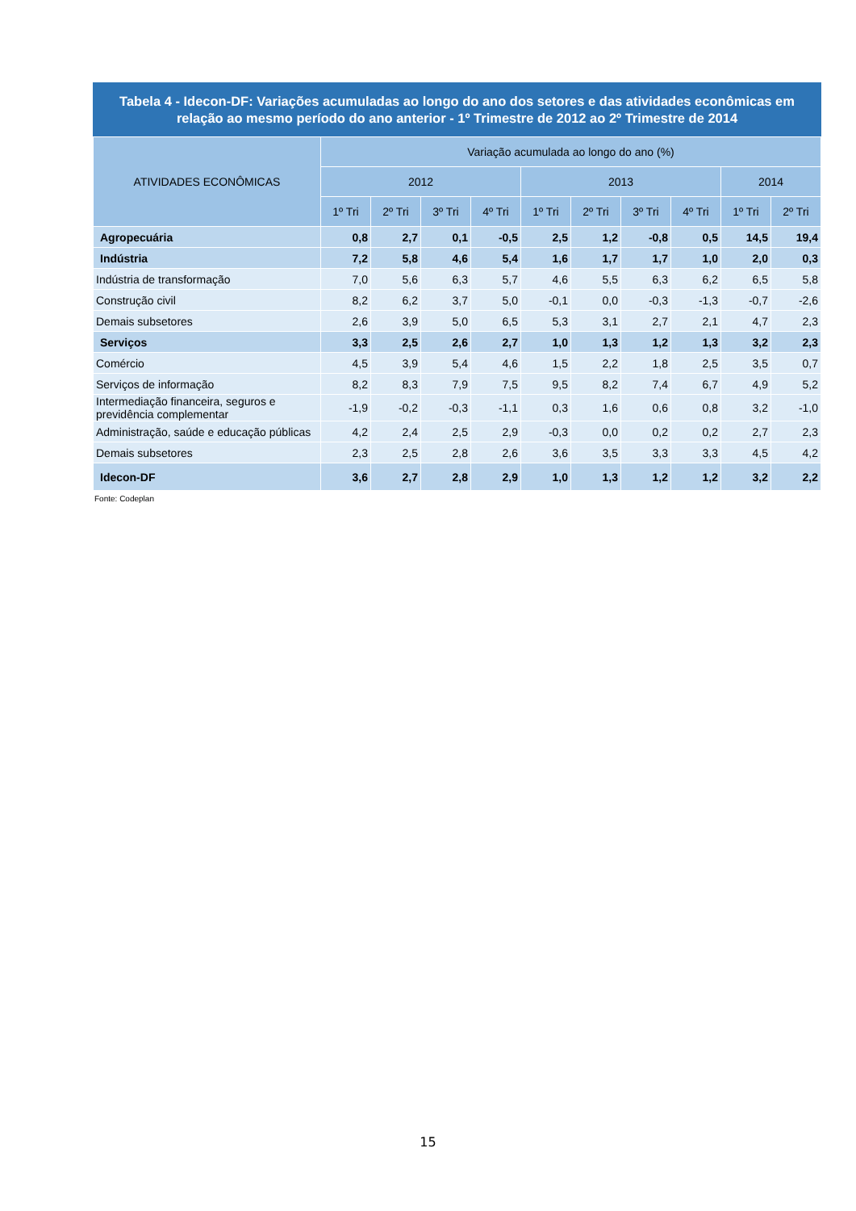Tabela 4 - Idecon-DF: Variações acumuladas ao longo do ano dos setores e das atividades econômicas em relação ao mesmo período do ano anterior - 1º Trimestre de 2012 ao 2º Trimestre de 2014
| ATIVIDADES ECONÔMICAS | Variação acumulada ao longo do ano (%) | | | | | | | | | |
| --- | --- | --- | --- | --- | --- | --- | --- | --- | --- | --- |
| | 2012 | | | | 2013 | | | | 2014 | |
| | 1º Tri | 2º Tri | 3º Tri | 4º Tri | 1º Tri | 2º Tri | 3º Tri | 4º Tri | 1º Tri | 2º Tri |
| Agropecuária | 0,8 | 2,7 | 0,1 | -0,5 | 2,5 | 1,2 | -0,8 | 0,5 | 14,5 | 19,4 |
| Indústria | 7,2 | 5,8 | 4,6 | 5,4 | 1,6 | 1,7 | 1,7 | 1,0 | 2,0 | 0,3 |
| Indústria de transformação | 7,0 | 5,6 | 6,3 | 5,7 | 4,6 | 5,5 | 6,3 | 6,2 | 6,5 | 5,8 |
| Construção civil | 8,2 | 6,2 | 3,7 | 5,0 | -0,1 | 0,0 | -0,3 | -1,3 | -0,7 | -2,6 |
| Demais subsetores | 2,6 | 3,9 | 5,0 | 6,5 | 5,3 | 3,1 | 2,7 | 2,1 | 4,7 | 2,3 |
| Serviços | 3,3 | 2,5 | 2,6 | 2,7 | 1,0 | 1,3 | 1,2 | 1,3 | 3,2 | 2,3 |
| Comércio | 4,5 | 3,9 | 5,4 | 4,6 | 1,5 | 2,2 | 1,8 | 2,5 | 3,5 | 0,7 |
| Serviços de informação | 8,2 | 8,3 | 7,9 | 7,5 | 9,5 | 8,2 | 7,4 | 6,7 | 4,9 | 5,2 |
| Intermediação financeira, seguros e previdência complementar | -1,9 | -0,2 | -0,3 | -1,1 | 0,3 | 1,6 | 0,6 | 0,8 | 3,2 | -1,0 |
| Administração, saúde e educação públicas | 4,2 | 2,4 | 2,5 | 2,9 | -0,3 | 0,0 | 0,2 | 0,2 | 2,7 | 2,3 |
| Demais subsetores | 2,3 | 2,5 | 2,8 | 2,6 | 3,6 | 3,5 | 3,3 | 3,3 | 4,5 | 4,2 |
| Idecon-DF | 3,6 | 2,7 | 2,8 | 2,9 | 1,0 | 1,3 | 1,2 | 1,2 | 3,2 | 2,2 |
Fonte: Codeplan
15